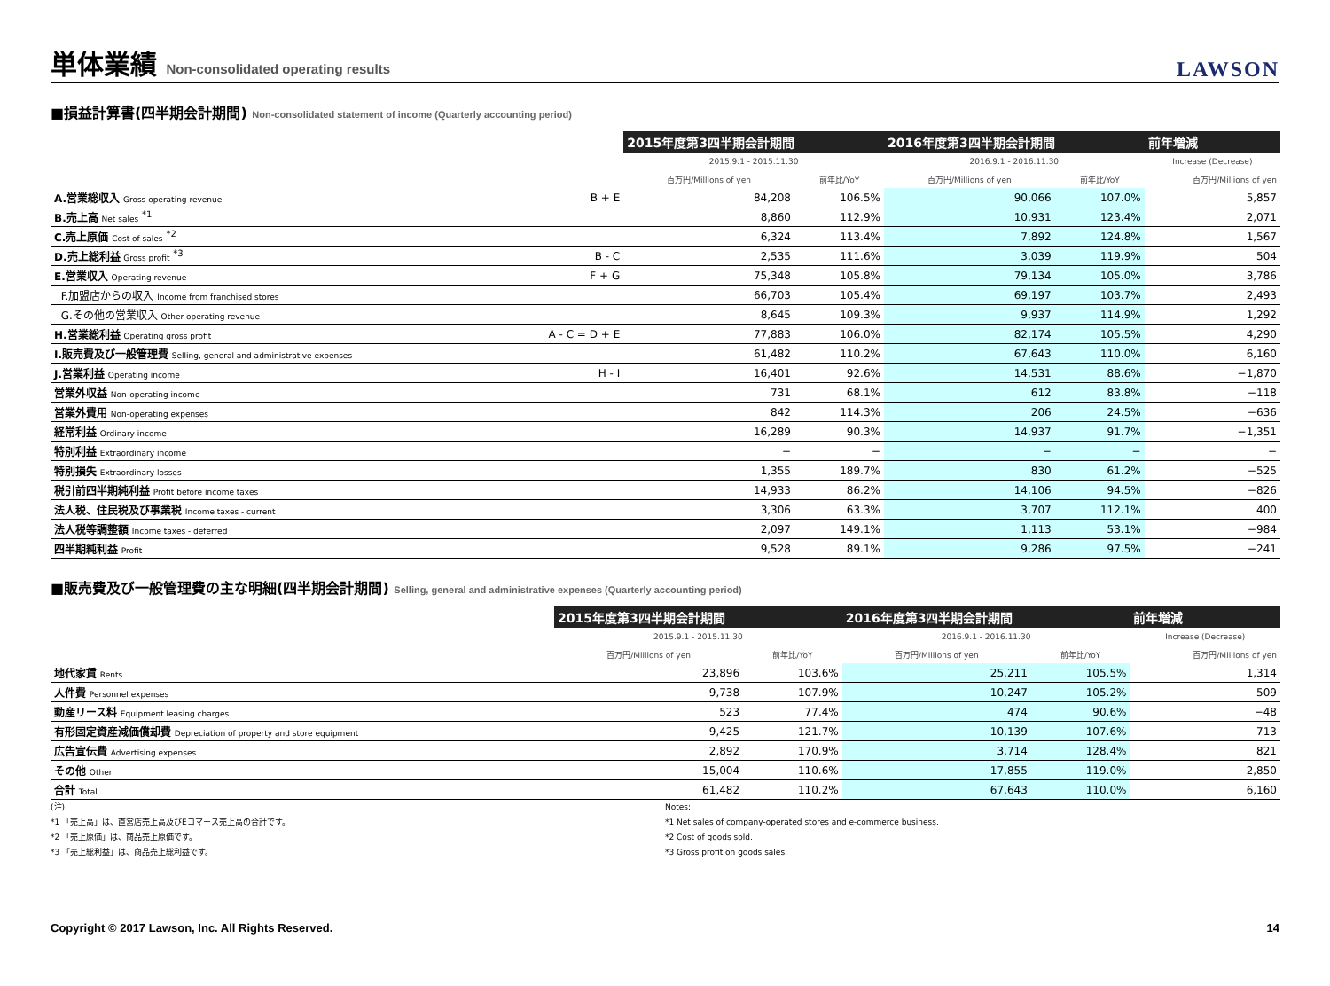単体業績 Non-consolidated operating results
LAWSON
■損益計算書(四半期会計期間) Non-consolidated statement of income (Quarterly accounting period)
| | | 2015年度第3四半期会計期間 | | 2016年度第3四半期会計期間 | | 前年増減 |
| --- | --- | --- | --- | --- | --- | --- |
| | | 2015.9.1 - 2015.11.30 | | 2016.9.1 - 2016.11.30 | | Increase (Decrease) |
| | | 百万円/Millions of yen | 前年比/YoY | 百万円/Millions of yen | 前年比/YoY | 百万円/Millions of yen |
| A.営業総収入 Gross operating revenue | B + E | 84,208 | 106.5% | 90,066 | 107.0% | 5,857 |
| B.売上高 Net sales <sup>*1</sup> | | 8,860 | 112.9% | 10,931 | 123.4% | 2,071 |
| C.売上原価 Cost of sales <sup>*2</sup> | | 6,324 | 113.4% | 7,892 | 124.8% | 1,567 |
| D.売上総利益 Gross profit <sup>*3</sup> | B - C | 2,535 | 111.6% | 3,039 | 119.9% | 504 |
| E.営業収入 Operating revenue | F + G | 75,348 | 105.8% | 79,134 | 105.0% | 3,786 |
| F.加盟店からの収入 Income from franchised stores | | 66,703 | 105.4% | 69,197 | 103.7% | 2,493 |
| G.その他の営業収入 Other operating revenue | | 8,645 | 109.3% | 9,937 | 114.9% | 1,292 |
| H.営業総利益 Operating gross profit | A - C = D + E | 77,883 | 106.0% | 82,174 | 105.5% | 4,290 |
| I.販売費及び一般管理費 Selling, general and administrative expenses | | 61,482 | 110.2% | 67,643 | 110.0% | 6,160 |
| J.営業利益 Operating income | H - I | 16,401 | 92.6% | 14,531 | 88.6% | −1,870 |
| 営業外収益 Non-operating income | | 731 | 68.1% | 612 | 83.8% | −118 |
| 営業外費用 Non-operating expenses | | 842 | 114.3% | 206 | 24.5% | −636 |
| 経常利益 Ordinary income | | 16,289 | 90.3% | 14,937 | 91.7% | −1,351 |
| 特別利益 Extraordinary income | | − | − | − | − | − |
| 特別損失 Extraordinary losses | | 1,355 | 189.7% | 830 | 61.2% | −525 |
| 税引前四半期純利益 Profit before income taxes | | 14,933 | 86.2% | 14,106 | 94.5% | −826 |
| 法人税、住民税及び事業税 Income taxes - current | | 3,306 | 63.3% | 3,707 | 112.1% | 400 |
| 法人税等調整額 Income taxes - deferred | | 2,097 | 149.1% | 1,113 | 53.1% | −984 |
| 四半期純利益 Profit | | 9,528 | 89.1% | 9,286 | 97.5% | −241 |
■販売費及び一般管理費の主な明細(四半期会計期間) Selling, general and administrative expenses (Quarterly accounting period)
| | 2015年度第3四半期会計期間 | | 2016年度第3四半期会計期間 | | 前年増減 |
| --- | --- | --- | --- | --- | --- |
| | 2015.9.1 - 2015.11.30 | | 2016.9.1 - 2016.11.30 | | Increase (Decrease) |
| | 百万円/Millions of yen | 前年比/YoY | 百万円/Millions of yen | 前年比/YoY | 百万円/Millions of yen |
| 地代家賃 Rents | 23,896 | 103.6% | 25,211 | 105.5% | 1,314 |
| 人件費 Personnel expenses | 9,738 | 107.9% | 10,247 | 105.2% | 509 |
| 動産リース料 Equipment leasing charges | 523 | 77.4% | 474 | 90.6% | −48 |
| 有形固定資産減価償却費 Depreciation of property and store equipment | 9,425 | 121.7% | 10,139 | 107.6% | 713 |
| 広告宣伝費 Advertising expenses | 2,892 | 170.9% | 3,714 | 128.4% | 821 |
| その他 Other | 15,004 | 110.6% | 17,855 | 119.0% | 2,850 |
| 合計 Total | 61,482 | 110.2% | 67,643 | 110.0% | 6,160 |
(注)
*1 「売上高」は、直営店売上高及びEコマース売上高の合計です。
*2 「売上原価」は、商品売上原価です。
*3 「売上総利益」は、商品売上総利益です。
Notes:
*1 Net sales of company-operated stores and e-commerce business.
*2 Cost of goods sold.
*3 Gross profit on goods sales.
Copyright © 2017 Lawson, Inc. All Rights Reserved. 14